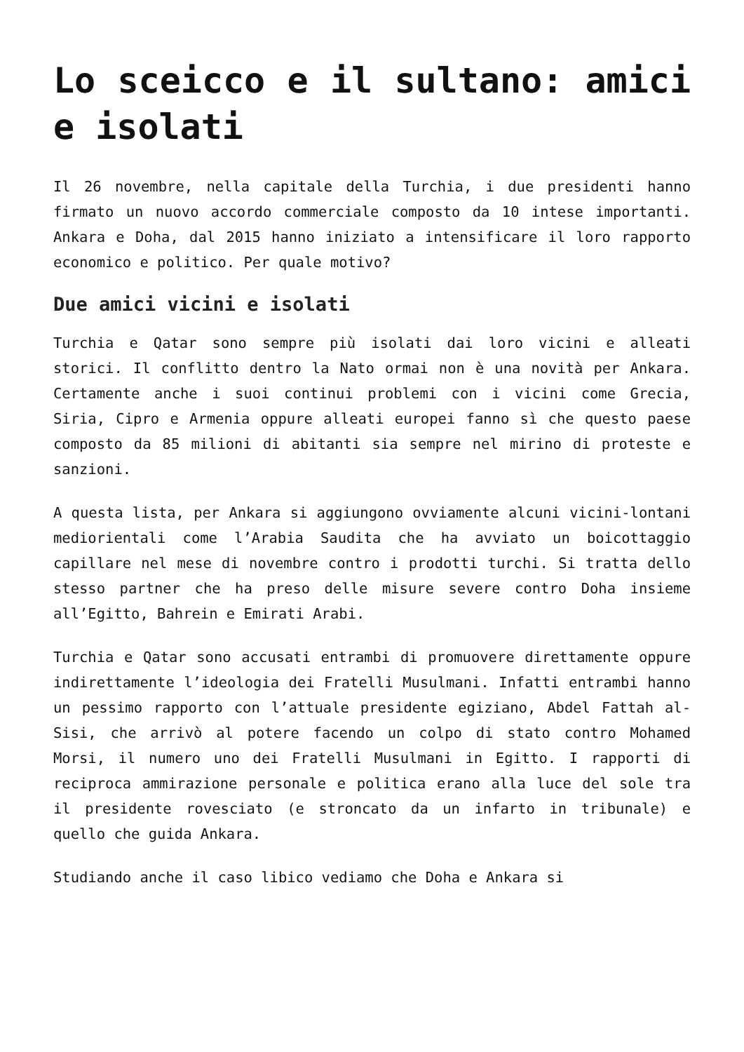Lo sceicco e il sultano: amici e isolati
Il 26 novembre, nella capitale della Turchia, i due presidenti hanno firmato un nuovo accordo commerciale composto da 10 intese importanti. Ankara e Doha, dal 2015 hanno iniziato a intensificare il loro rapporto economico e politico. Per quale motivo?
Due amici vicini e isolati
Turchia e Qatar sono sempre più isolati dai loro vicini e alleati storici. Il conflitto dentro la Nato ormai non è una novità per Ankara. Certamente anche i suoi continui problemi con i vicini come Grecia, Siria, Cipro e Armenia oppure alleati europei fanno sì che questo paese composto da 85 milioni di abitanti sia sempre nel mirino di proteste e sanzioni.
A questa lista, per Ankara si aggiungono ovviamente alcuni vicini-lontani mediorientali come l’Arabia Saudita che ha avviato un boicottaggio capillare nel mese di novembre contro i prodotti turchi. Si tratta dello stesso partner che ha preso delle misure severe contro Doha insieme all’Egitto, Bahrein e Emirati Arabi.
Turchia e Qatar sono accusati entrambi di promuovere direttamente oppure indirettamente l’ideologia dei Fratelli Musulmani. Infatti entrambi hanno un pessimo rapporto con l’attuale presidente egiziano, Abdel Fattah al-Sisi, che arrivò al potere facendo un colpo di stato contro Mohamed Morsi, il numero uno dei Fratelli Musulmani in Egitto. I rapporti di reciproca ammirazione personale e politica erano alla luce del sole tra il presidente rovesciato (e stroncato da un infarto in tribunale) e quello che guida Ankara.
Studiando anche il caso libico vediamo che Doha e Ankara si